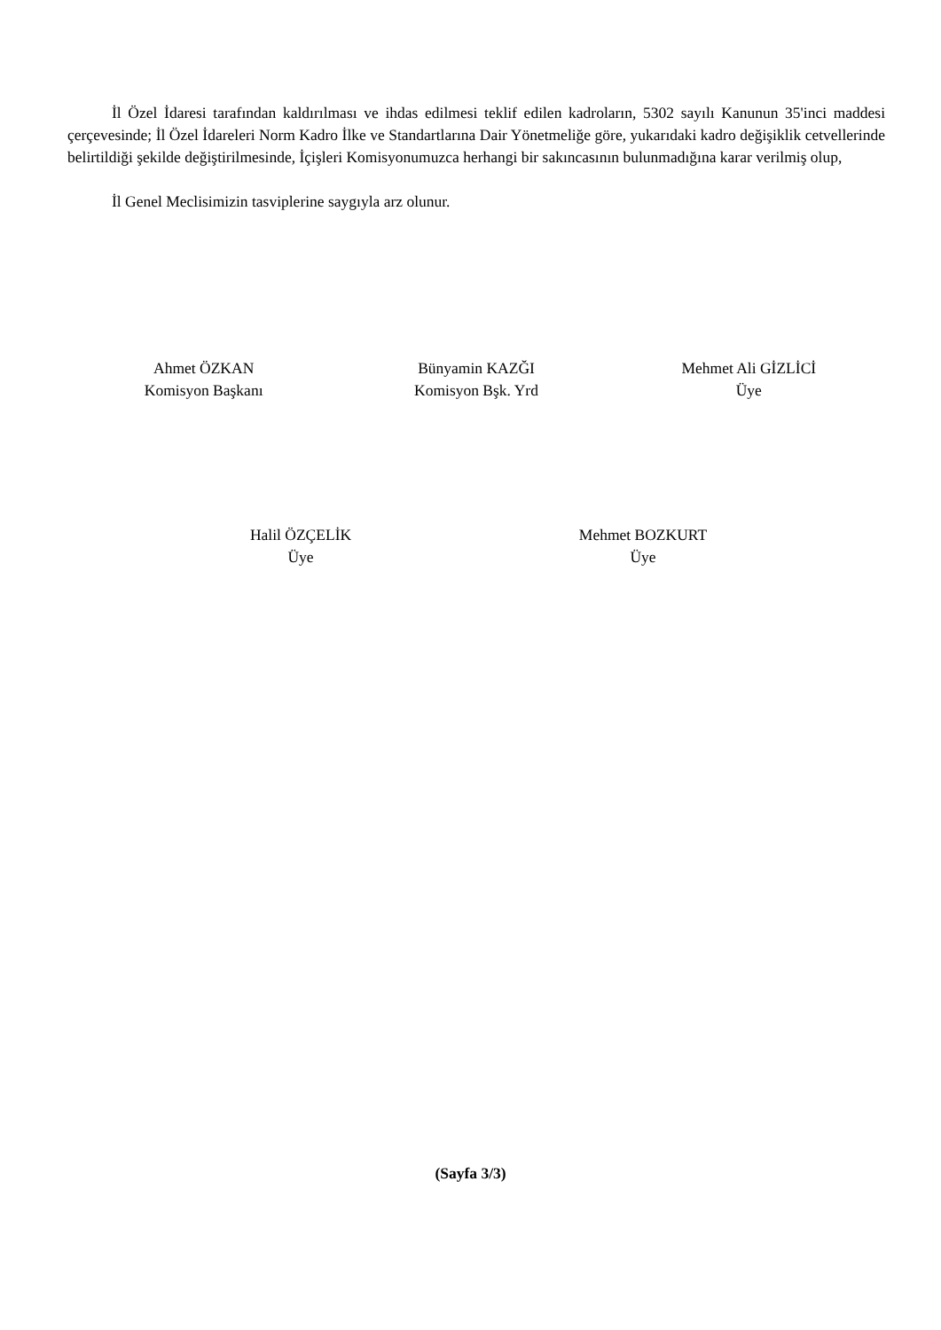İl Özel İdaresi tarafından kaldırılması ve ihdas edilmesi teklif edilen kadroların, 5302 sayılı Kanunun 35'inci maddesi çerçevesinde; İl Özel İdareleri Norm Kadro İlke ve Standartlarına Dair Yönetmeliğe göre, yukarıdaki kadro değişiklik cetvellerinde belirtildiği şekilde değiştirilmesinde, İçişleri Komisyonumuzca herhangi bir sakıncasının bulunmadığına karar verilmiş olup,
İl Genel Meclisimizin tasviplerine saygıyla arz olunur.
Ahmet ÖZKAN
Komisyon Başkanı
Bünyamin KAZĞI
Komisyon Bşk. Yrd
Mehmet Ali GİZLİCİ
Üye
Halil ÖZÇELİK
Üye
Mehmet BOZKURT
Üye
(Sayfa 3/3)